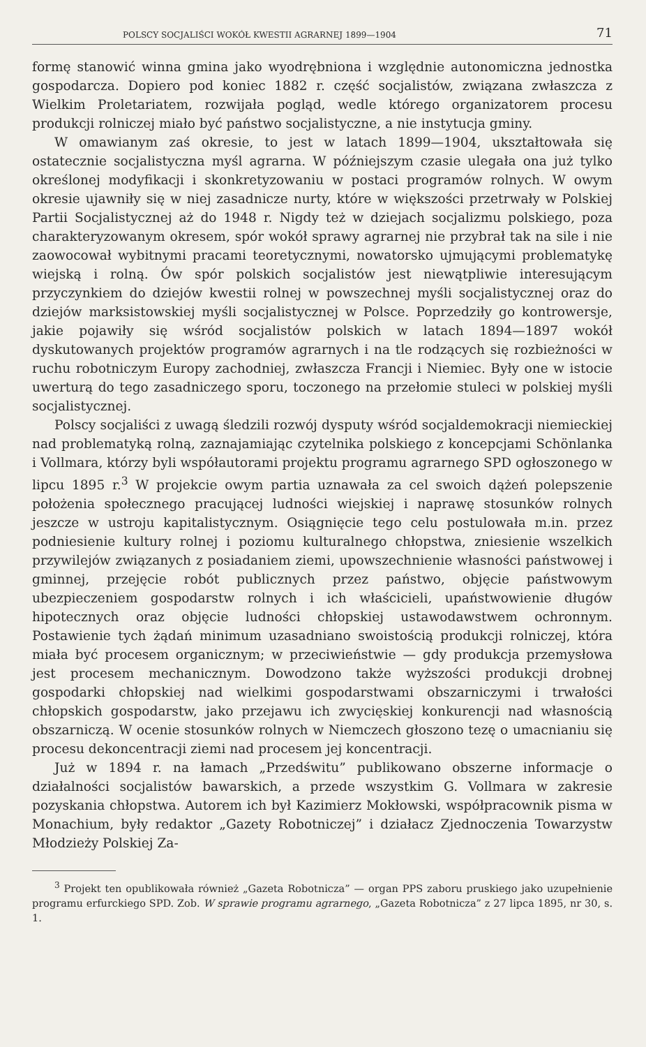POLSCY SOCJALIŚCI WOKÓŁ KWESTII AGRARNEJ 1899—1904 71
formę stanowić winna gmina jako wyodrębniona i względnie autonomiczna jednostka gospodarcza. Dopiero pod koniec 1882 r. część socjalistów, związana zwłaszcza z Wielkim Proletariatem, rozwijała pogląd, wedle którego organizatorem procesu produkcji rolniczej miało być państwo socjalistyczne, a nie instytucja gminy.
W omawianym zaś okresie, to jest w latach 1899—1904, ukształtowała się ostatecznie socjalistyczna myśl agrarna. W późniejszym czasie ulegała ona już tylko określonej modyfikacji i skonkretyzowaniu w postaci programów rolnych. W owym okresie ujawniły się w niej zasadnicze nurty, które w większości przetrwały w Polskiej Partii Socjalistycznej aż do 1948 r. Nigdy też w dziejach socjalizmu polskiego, poza charakteryzowanym okresem, spór wokół sprawy agrarnej nie przybrał tak na sile i nie zaowocował wybitnymi pracami teoretycznymi, nowatorsko ujmującymi problematykę wiejską i rolną. Ów spór polskich socjalistów jest niewątpliwie interesującym przyczynkiem do dziejów kwestii rolnej w powszechnej myśli socjalistycznej oraz do dziejów marksistowskiej myśli socjalistycznej w Polsce. Poprzedziły go kontrowersje, jakie pojawiły się wśród socjalistów polskich w latach 1894—1897 wokół dyskutowanych projektów programów agrarnych i na tle rodzących się rozbieżności w ruchu robotniczym Europy zachodniej, zwłaszcza Francji i Niemiec. Były one w istocie uwerturą do tego zasadniczego sporu, toczonego na przełomie stuleci w polskiej myśli socjalistycznej.
Polscy socjaliści z uwagą śledzili rozwój dysputy wśród socjaldemokracji niemieckiej nad problematyką rolną, zaznajamiając czytelnika polskiego z koncepcjami Schönlanka i Vollmara, którzy byli współautorami projektu programu agrarnego SPD ogłoszonego w lipcu 1895 r.<sup>3</sup> W projekcie owym partia uznawała za cel swoich dążeń polepszenie położenia społecznego pracującej ludności wiejskiej i naprawę stosunków rolnych jeszcze w ustroju kapitalistycznym. Osiągnięcie tego celu postulowała m.in. przez podniesienie kultury rolnej i poziomu kulturalnego chłopstwa, zniesienie wszelkich przywilejów związanych z posiadaniem ziemi, upowszechnienie własności państwowej i gminnej, przejęcie robót publicznych przez państwo, objęcie państwowym ubezpieczeniem gospodarstw rolnych i ich właścicieli, upaństwowienie długów hipotecznych oraz objęcie ludności chłopskiej ustawodawstwem ochronnym. Postawienie tych żądań minimum uzasadniano swoistością produkcji rolniczej, która miała być procesem organicznym; w przeciwieństwie — gdy produkcja przemysłowa jest procesem mechanicznym. Dowodzono także wyższości produkcji drobnej gospodarki chłopskiej nad wielkimi gospodarstwami obszarniczymi i trwałości chłopskich gospodarstw, jako przejawu ich zwycięskiej konkurencji nad własnością obszarniczą. W ocenie stosunków rolnych w Niemczech głoszono tezę o umacnianiu się procesu dekoncentracji ziemi nad procesem jej koncentracji.
Już w 1894 r. na łamach „Przedświtu” publikowano obszerne informacje o działalności socjalistów bawarskich, a przede wszystkim G. Vollmara w zakresie pozyskania chłopstwa. Autorem ich był Kazimierz Mokłowski, współpracownik pisma w Monachium, były redaktor „Gazety Robotniczej” i działacz Zjednoczenia Towarzystw Młodzieży Polskiej Za-
<sup>3</sup> Projekt ten opublikowała również „Gazeta Robotnicza” — organ PPS zaboru pruskiego jako uzupełnienie programu erfurckiego SPD. Zob. W sprawie programu agrarnego, „Gazeta Robotnicza” z 27 lipca 1895, nr 30, s. 1.